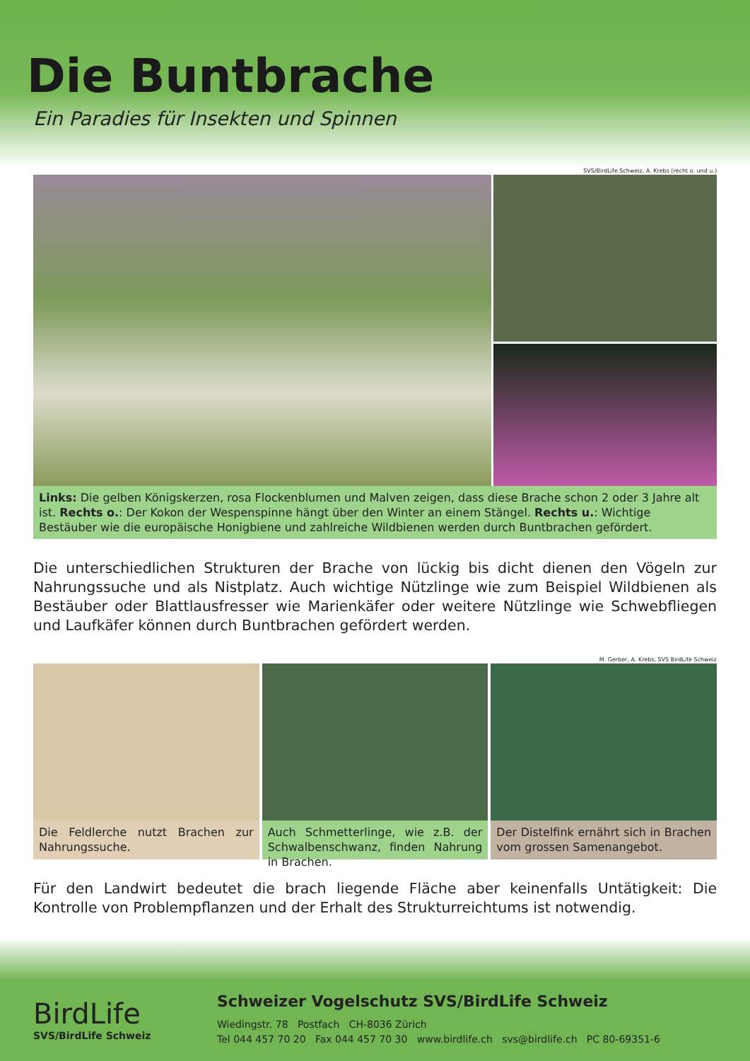Die Buntbrache
Ein Paradies für Insekten und Spinnen
SVS/BirdLife Schweiz, A. Krebs (recht o. und u.)
Links: Die gelben Königskerzen, rosa Flockenblumen und Malven zeigen, dass diese Brache schon 2 oder 3 Jahre alt ist. Rechts o.: Der Kokon der Wespenspinne hängt über den Winter an einem Stängel. Rechts u.: Wichtige Bestäuber wie die europäische Honigbiene und zahlreiche Wildbienen werden durch Buntbrachen gefördert.
Die unterschiedlichen Strukturen der Brache von lückig bis dicht dienen den Vögeln zur Nahrungssuche und als Nistplatz. Auch wichtige Nützlinge wie zum Beispiel Wildbienen als Bestäuber oder Blattlausfresser wie Marienkäfer oder weitere Nützlinge wie Schwebfliegen und Laufkäfer können durch Buntbrachen gefördert werden.
M. Gerber, A. Krebs, SVS BirdLife Schweiz
Die Feldlerche nutzt Brachen zur Nahrungssuche.
Auch Schmetterlinge, wie z.B. der Schwalbenschwanz, finden Nahrung in Brachen.
Der Distelfink ernährt sich in Brachen vom grossen Samenangebot.
Für den Landwirt bedeutet die brach liegende Fläche aber keinenfalls Untätigkeit: Die Kontrolle von Problempflanzen und der Erhalt des Strukturreichtums ist notwendig.
BirdLife
SVS/BirdLife Schweiz
Schweizer Vogelschutz SVS/BirdLife Schweiz
Wiedingstr. 78 Postfach CH-8036 Zürich
Tel 044 457 70 20 Fax 044 457 70 30 www.birdlife.ch svs@birdlife.ch PC 80-69351-6